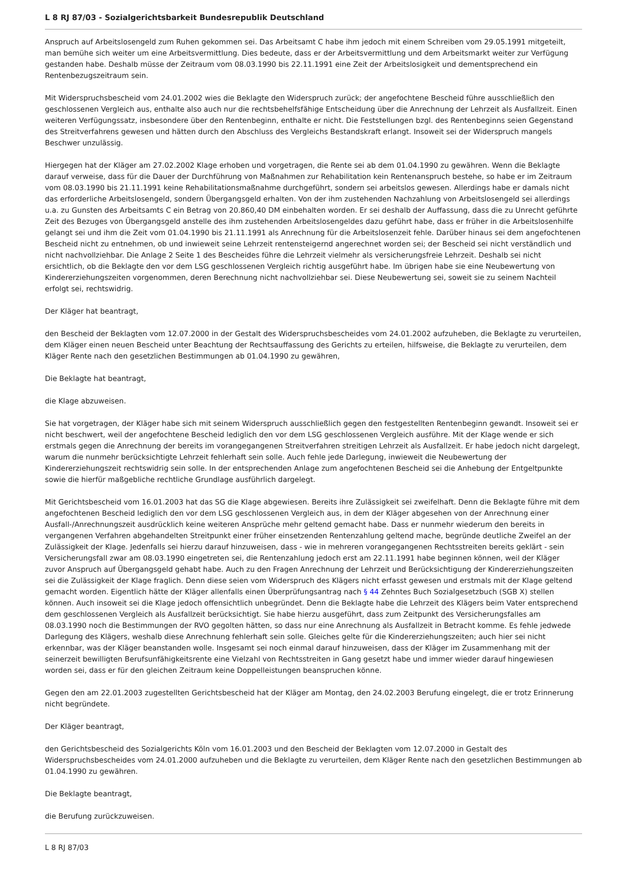L 8 RJ 87/03 - Sozialgerichtsbarkeit Bundesrepublik Deutschland
Anspruch auf Arbeitslosengeld zum Ruhen gekommen sei. Das Arbeitsamt C habe ihm jedoch mit einem Schreiben vom 29.05.1991 mitgeteilt, man bemühe sich weiter um eine Arbeitsvermittlung. Dies bedeute, dass er der Arbeitsvermittlung und dem Arbeitsmarkt weiter zur Verfügung gestanden habe. Deshalb müsse der Zeitraum vom 08.03.1990 bis 22.11.1991 eine Zeit der Arbeitslosigkeit und dementsprechend ein Rentenbezugszeitraum sein.
Mit Widerspruchsbescheid vom 24.01.2002 wies die Beklagte den Widerspruch zurück; der angefochtene Bescheid führe ausschließlich den geschlossenen Vergleich aus, enthalte also auch nur die rechtsbehelfsfähige Entscheidung über die Anrechnung der Lehrzeit als Ausfallzeit. Einen weiteren Verfügungssatz, insbesondere über den Rentenbeginn, enthalte er nicht. Die Feststellungen bzgl. des Rentenbeginns seien Gegenstand des Streitverfahrens gewesen und hätten durch den Abschluss des Vergleichs Bestandskraft erlangt. Insoweit sei der Widerspruch mangels Beschwer unzulässig.
Hiergegen hat der Kläger am 27.02.2002 Klage erhoben und vorgetragen, die Rente sei ab dem 01.04.1990 zu gewähren. Wenn die Beklagte darauf verweise, dass für die Dauer der Durchführung von Maßnahmen zur Rehabilitation kein Rentenanspruch bestehe, so habe er im Zeitraum vom 08.03.1990 bis 21.11.1991 keine Rehabilitationsmaßnahme durchgeführt, sondern sei arbeitslos gewesen. Allerdings habe er damals nicht das erforderliche Arbeitslosengeld, sondern Übergangsgeld erhalten. Von der ihm zustehenden Nachzahlung von Arbeitslosengeld sei allerdings u.a. zu Gunsten des Arbeitsamts C ein Betrag von 20.860,40 DM einbehalten worden. Er sei deshalb der Auffassung, dass die zu Unrecht geführte Zeit des Bezuges von Übergangsgeld anstelle des ihm zustehenden Arbeitslosengeldes dazu geführt habe, dass er früher in die Arbeitslosenhilfe gelangt sei und ihm die Zeit vom 01.04.1990 bis 21.11.1991 als Anrechnung für die Arbeitslosenzeit fehle. Darüber hinaus sei dem angefochtenen Bescheid nicht zu entnehmen, ob und inwieweit seine Lehrzeit rentensteigernd angerechnet worden sei; der Bescheid sei nicht verständlich und nicht nachvollziehbar. Die Anlage 2 Seite 1 des Bescheides führe die Lehrzeit vielmehr als versicherungsfreie Lehrzeit. Deshalb sei nicht ersichtlich, ob die Beklagte den vor dem LSG geschlossenen Vergleich richtig ausgeführt habe. Im übrigen habe sie eine Neubewertung von Kindererziehungszeiten vorgenommen, deren Berechnung nicht nachvollziehbar sei. Diese Neubewertung sei, soweit sie zu seinem Nachteil erfolgt sei, rechtswidrig.
Der Kläger hat beantragt,
den Bescheid der Beklagten vom 12.07.2000 in der Gestalt des Widerspruchsbescheides vom 24.01.2002 aufzuheben, die Beklagte zu verurteilen, dem Kläger einen neuen Bescheid unter Beachtung der Rechtsauffassung des Gerichts zu erteilen, hilfsweise, die Beklagte zu verurteilen, dem Kläger Rente nach den gesetzlichen Bestimmungen ab 01.04.1990 zu gewähren,
Die Beklagte hat beantragt,
die Klage abzuweisen.
Sie hat vorgetragen, der Kläger habe sich mit seinem Widerspruch ausschließlich gegen den festgestellten Rentenbeginn gewandt. Insoweit sei er nicht beschwert, weil der angefochtene Bescheid lediglich den vor dem LSG geschlossenen Vergleich ausführe. Mit der Klage wende er sich erstmals gegen die Anrechnung der bereits im vorangegangenen Streitverfahren streitigen Lehrzeit als Ausfallzeit. Er habe jedoch nicht dargelegt, warum die nunmehr berücksichtigte Lehrzeit fehlerhaft sein solle. Auch fehle jede Darlegung, inwieweit die Neubewertung der Kindererziehungszeit rechtswidrig sein solle. In der entsprechenden Anlage zum angefochtenen Bescheid sei die Anhebung der Entgeltpunkte sowie die hierfür maßgebliche rechtliche Grundlage ausführlich dargelegt.
Mit Gerichtsbescheid vom 16.01.2003 hat das SG die Klage abgewiesen. Bereits ihre Zulässigkeit sei zweifelhaft. Denn die Beklagte führe mit dem angefochtenen Bescheid lediglich den vor dem LSG geschlossenen Vergleich aus, in dem der Kläger abgesehen von der Anrechnung einer Ausfall-/Anrechnungszeit ausdrücklich keine weiteren Ansprüche mehr geltend gemacht habe. Dass er nunmehr wiederum den bereits in vergangenen Verfahren abgehandelten Streitpunkt einer früher einsetzenden Rentenzahlung geltend mache, begründe deutliche Zweifel an der Zulässigkeit der Klage. Jedenfalls sei hierzu darauf hinzuweisen, dass - wie in mehreren vorangegangenen Rechtsstreiten bereits geklärt - sein Versicherungsfall zwar am 08.03.1990 eingetreten sei, die Rentenzahlung jedoch erst am 22.11.1991 habe beginnen können, weil der Kläger zuvor Anspruch auf Übergangsgeld gehabt habe. Auch zu den Fragen Anrechnung der Lehrzeit und Berücksichtigung der Kindererziehungszeiten sei die Zulässigkeit der Klage fraglich. Denn diese seien vom Widerspruch des Klägers nicht erfasst gewesen und erstmals mit der Klage geltend gemacht worden. Eigentlich hätte der Kläger allenfalls einen Überprüfungsantrag nach § 44 Zehntes Buch Sozialgesetzbuch (SGB X) stellen können. Auch insoweit sei die Klage jedoch offensichtlich unbegründet. Denn die Beklagte habe die Lehrzeit des Klägers beim Vater entsprechend dem geschlossenen Vergleich als Ausfallzeit berücksichtigt. Sie habe hierzu ausgeführt, dass zum Zeitpunkt des Versicherungsfalles am 08.03.1990 noch die Bestimmungen der RVO gegolten hätten, so dass nur eine Anrechnung als Ausfallzeit in Betracht komme. Es fehle jedwede Darlegung des Klägers, weshalb diese Anrechnung fehlerhaft sein solle. Gleiches gelte für die Kindererziehungszeiten; auch hier sei nicht erkennbar, was der Kläger beanstanden wolle. Insgesamt sei noch einmal darauf hinzuweisen, dass der Kläger im Zusammenhang mit der seinerzeit bewilligten Berufsunfähigkeitsrente eine Vielzahl von Rechtsstreiten in Gang gesetzt habe und immer wieder darauf hingewiesen worden sei, dass er für den gleichen Zeitraum keine Doppelleistungen beanspruchen könne.
Gegen den am 22.01.2003 zugestellten Gerichtsbescheid hat der Kläger am Montag, den 24.02.2003 Berufung eingelegt, die er trotz Erinnerung nicht begründete.
Der Kläger beantragt,
den Gerichtsbescheid des Sozialgerichts Köln vom 16.01.2003 und den Bescheid der Beklagten vom 12.07.2000 in Gestalt des Widerspruchsbescheides vom 24.01.2000 aufzuheben und die Beklagte zu verurteilen, dem Kläger Rente nach den gesetzlichen Bestimmungen ab 01.04.1990 zu gewähren.
Die Beklagte beantragt,
die Berufung zurückzuweisen.
L 8 RJ 87/03